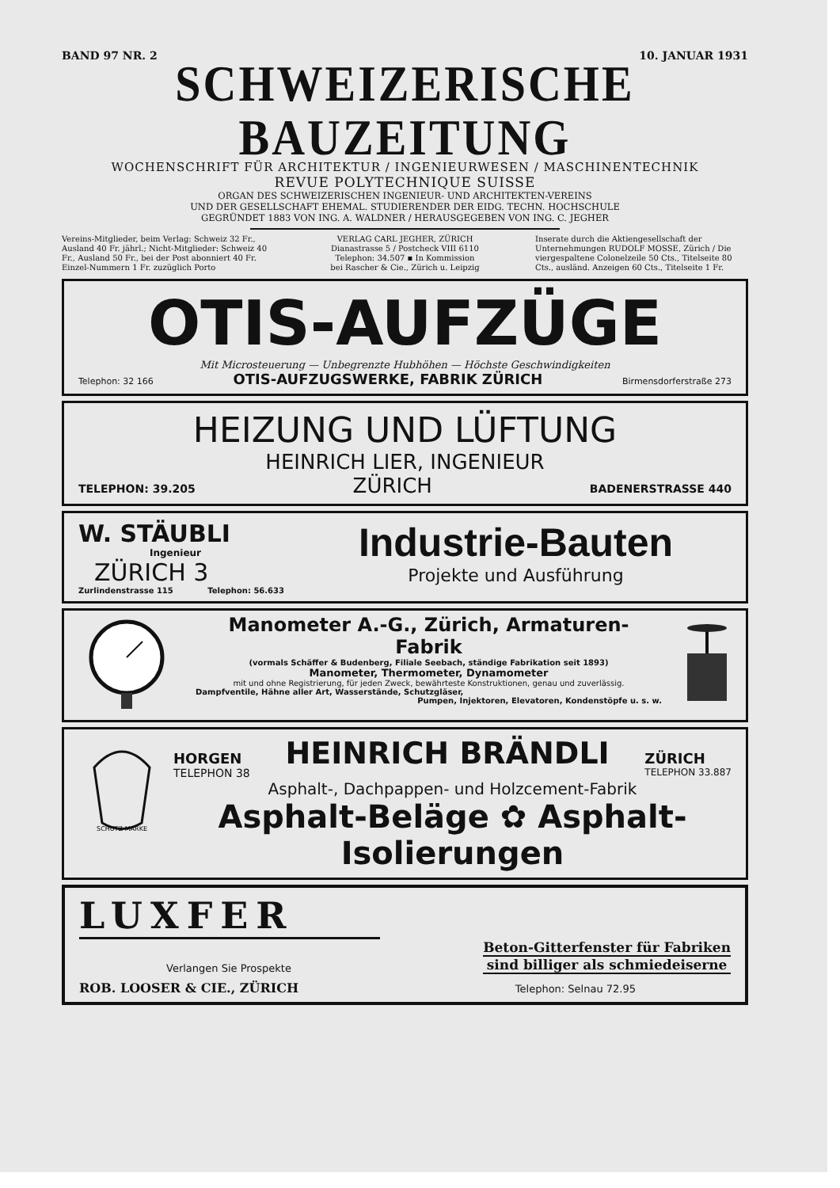BAND 97 NR. 2 10. JANUAR 1931
SCHWEIZERISCHE BAUZEITUNG
WOCHENSCHRIFT FÜR ARCHITEKTUR / INGENIEURWESEN / MASCHINENTECHNIK
REVUE POLYTECHNIQUE SUISSE
ORGAN DES SCHWEIZERISCHEN INGENIEUR- UND ARCHITEKTEN-VEREINS
UND DER GESELLSCHAFT EHEMAL. STUDIERENDER DER EIDG. TECHN. HOCHSCHULE
GEGRÜNDET 1883 VON ING. A. WALDNER / HERAUSGEGEBEN VON ING. C. JEGHER
Vereins-Mitglieder, beim Verlag: Schweiz 32 Fr., Ausland 40 Fr. jährl.; Nicht-Mitglieder: Schweiz 40 Fr., Ausland 50 Fr., bei der Post abonniert 40 Fr. Einzel-Nummern 1 Fr. zuzüglich Porto
VERLAG CARL JEGHER, ZÜRICH
Dianastrasse 5 / Postcheck VIII 6110
Telephon: 34.507 ▪ In Kommission
bei Rascher & Cie., Zürich u. Leipzig
Inserate durch die Aktiengesellschaft der Unternehmungen RUDOLF MOSSE, Zürich / Die viergespaltene Colonelzeile 50 Cts., Titelseite 80 Cts., ausländ. Anzeigen 60 Cts., Titelseite 1 Fr.
OTIS-AUFZÜGE
Mit Microsteuerung — Unbegrenzte Hubhöhen — Höchste Geschwindigkeiten
Telephon: 32 166 OTIS-AUFZUGSWERKE, FABRIK ZÜRICH Birmensdorferstraße 273
HEIZUNG UND LÜFTUNG
HEINRICH LIER, INGENIEUR
TELEPHON: 39.205 ZÜRICH BADENERSTRASSE 440
W. STÄUBLI
Ingenieur
ZÜRICH 3
Zurlindenstrasse 115 Telephon: 56.633
Industrie-Bauten
Projekte und Ausführung
Manometer A.-G., Zürich, Armaturen-Fabrik
(vormals Schäffer & Budenberg, Filiale Seebach, ständige Fabrikation seit 1893)
Manometer, Thermometer, Dynamometer
mit und ohne Registrierung, für jeden Zweck, bewährteste Konstruktionen, genau und zuverlässig.
Dampfventile, Hähne aller Art, Wasserstände, Schutzgläser,
Pumpen, Injektoren, Elevatoren, Kondenstöpfe u. s. w.
SCHUTZ-MARKE
HORGEN
TELEPHON 38 HEINRICH BRÄNDLI ZÜRICH
TELEPHON 33.887
Asphalt-, Dachpappen- und Holzcement-Fabrik
Asphalt-Beläge ✿ Asphalt-Isolierungen
LUXFER
Verlangen Sie Prospekte
Beton-Gitterfenster für Fabriken
sind billiger als schmiedeiserne
ROB. LOOSER & CIE., ZÜRICH Telephon: Selnau 72.95